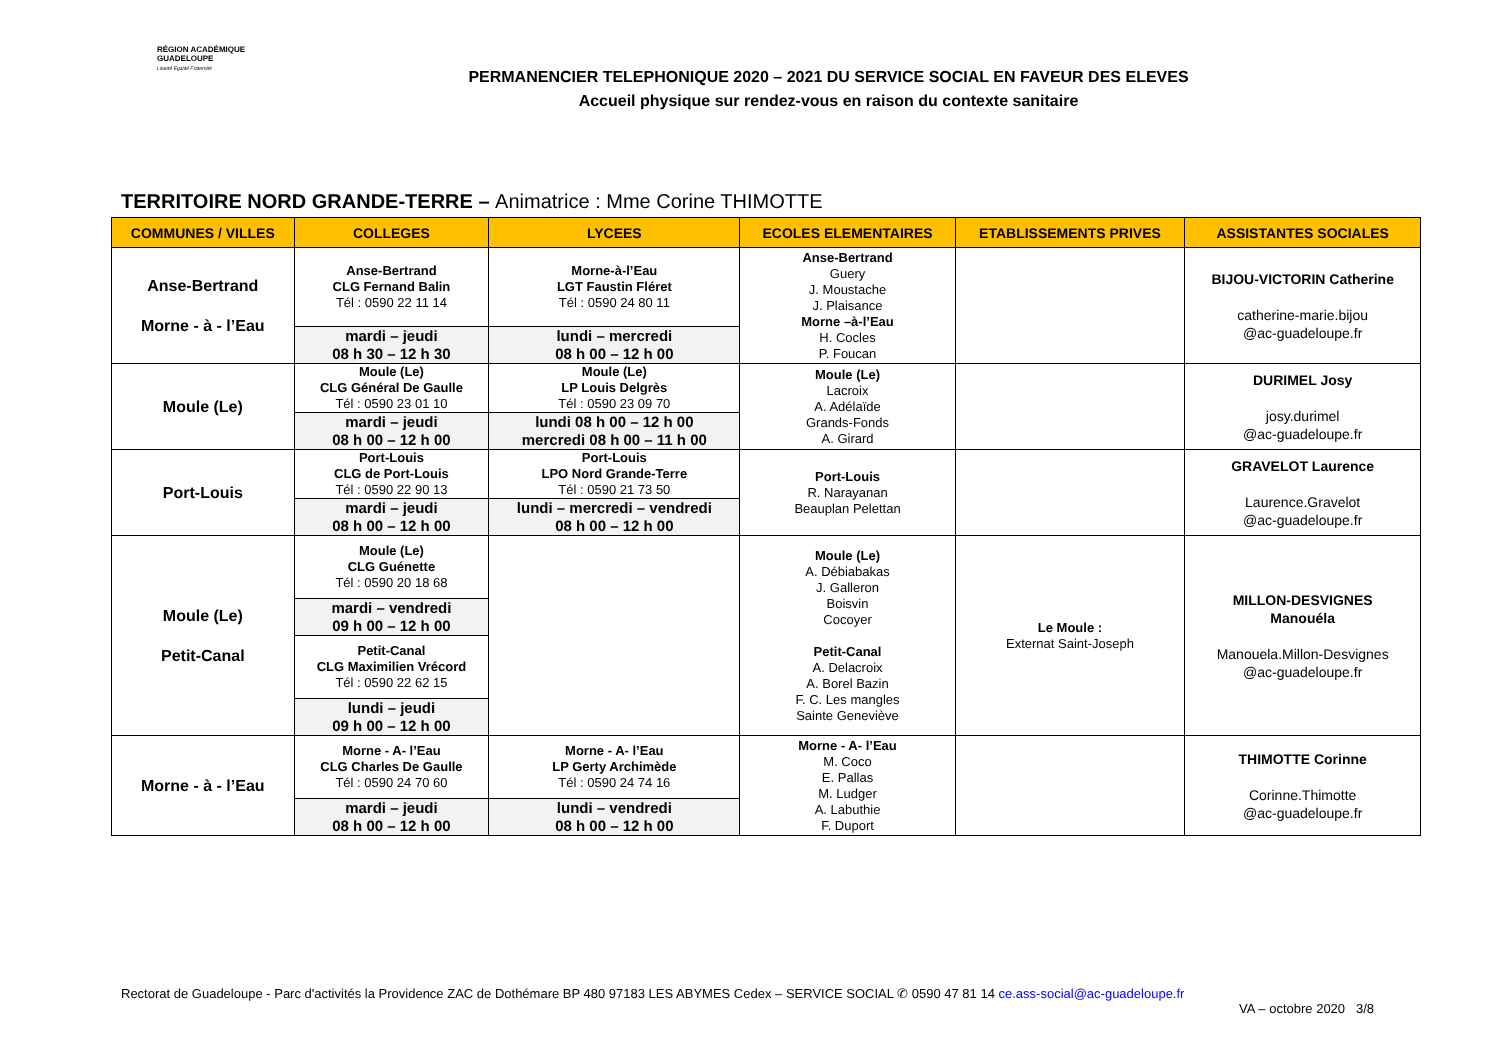RÉGION ACADÉMIQUE
GUADELOUPE
Liberté Égalité Fraternité
PERMANENCIER TELEPHONIQUE 2020 – 2021 DU SERVICE SOCIAL EN FAVEUR DES ELEVES
Accueil physique sur rendez-vous en raison du contexte sanitaire
TERRITOIRE NORD GRANDE-TERRE – Animatrice : Mme Corine THIMOTTE
| COMMUNES / VILLES | COLLEGES | LYCEES | ECOLES ELEMENTAIRES | ETABLISSEMENTS PRIVES | ASSISTANTES SOCIALES |
| --- | --- | --- | --- | --- | --- |
| Anse-Bertrand Morne - à - l’Eau | Anse-Bertrand CLG Fernand Balin Tél : 0590 22 11 14 | Morne-à-l’Eau LGT Faustin Fléret Tél : 0590 24 80 11 | Anse-Bertrand Guery J. Moustache J. Plaisance Morne –à-l’Eau H. Cocles P. Foucan | | BIJOU-VICTORIN Catherine catherine-marie.bijou @ac-guadeloupe.fr |
| | mardi – jeudi 08 h 30 – 12 h 30 | lundi – mercredi 08 h 00 – 12 h 00 | | | |
| Moule (Le) | Moule (Le) CLG Général De Gaulle Tél : 0590 23 01 10 | Moule (Le) LP Louis Delgrès Tél : 0590 23 09 70 | Moule (Le) Lacroix A. Adélaïde Grands-Fonds A. Girard | | DURIMEL Josy josy.durimel @ac-guadeloupe.fr |
| | mardi – jeudi 08 h 00 – 12 h 00 | lundi 08 h 00 – 12 h 00 mercredi 08 h 00 – 11 h 00 | | | |
| Port-Louis | Port-Louis CLG de Port-Louis Tél : 0590 22 90 13 | Port-Louis LPO Nord Grande-Terre Tél : 0590 21 73 50 | Port-Louis R. Narayanan Beauplan Pelettan | | GRAVELOT Laurence Laurence.Gravelot @ac-guadeloupe.fr |
| | mardi – jeudi 08 h 00 – 12 h 00 | lundi – mercredi – vendredi 08 h 00 – 12 h 00 | | | |
| Moule (Le) Petit-Canal | Moule (Le) CLG Guénette Tél : 0590 20 18 68 | | Moule (Le) A. Débiabakas J. Galleron Boisvin Cocoyer Petit-Canal A. Delacroix A. Borel Bazin F. C. Les mangles Sainte Geneviève | Le Moule : Externat Saint-Joseph | MILLON-DESVIGNES Manouéla Manouela.Millon-Desvignes @ac-guadeloupe.fr |
| | mardi – vendredi 09 h 00 – 12 h 00 | | | | |
| | Petit-Canal CLG Maximilien Vrécord Tél : 0590 22 62 15 | | | | |
| | lundi – jeudi 09 h 00 – 12 h 00 | | | | |
| Morne - à - l’Eau | Morne - A- l’Eau CLG Charles De Gaulle Tél : 0590 24 70 60 | Morne - A- l’Eau LP Gerty Archimède Tél : 0590 24 74 16 | Morne - A- l’Eau M. Coco E. Pallas M. Ludger A. Labuthie F. Duport | | THIMOTTE Corinne Corinne.Thimotte @ac-guadeloupe.fr |
| | mardi – jeudi 08 h 00 – 12 h 00 | lundi – vendredi 08 h 00 – 12 h 00 | | | |
Rectorat de Guadeloupe - Parc d'activités la Providence ZAC de Dothémare BP 480 97183 LES ABYMES Cedex – SERVICE SOCIAL ✆ 0590 47 81 14 ce.ass-social@ac-guadeloupe.fr
VA – octobre 2020 3/8